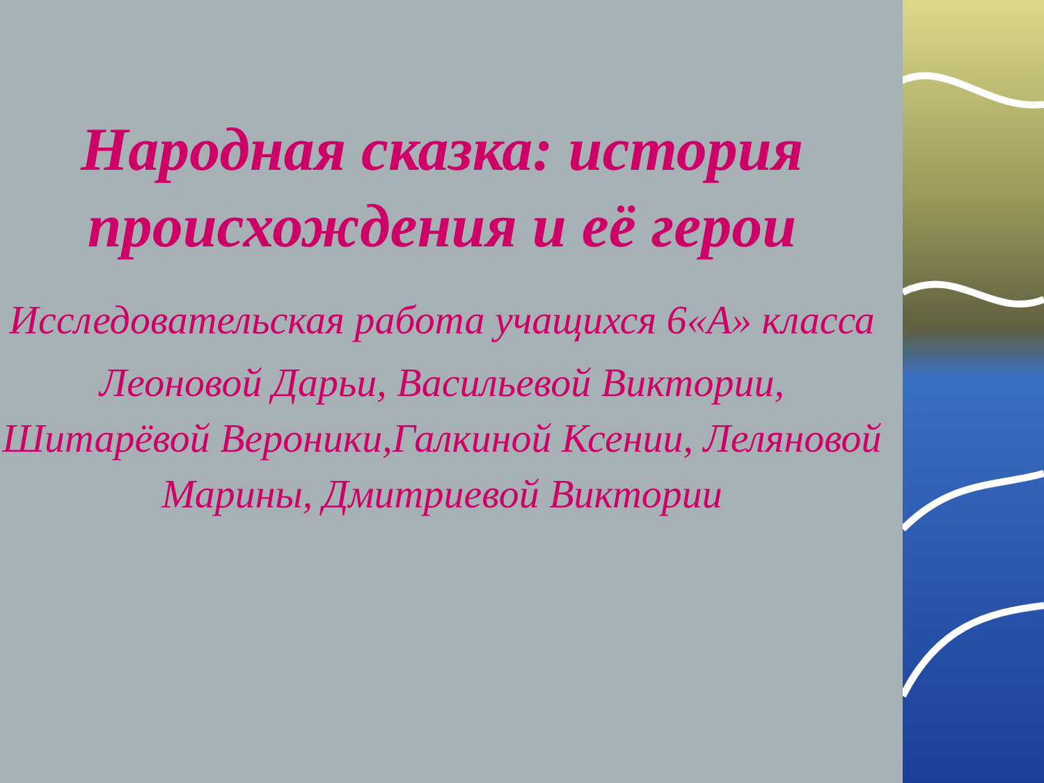Народная сказка: история происхождения и её герои
Исследовательская работа учащихся 6«А» класса
Леоновой Дарьи, Васильевой Виктории, Шитарёвой Вероники,Галкиной Ксении, Леляновой Марины, Дмитриевой Виктории